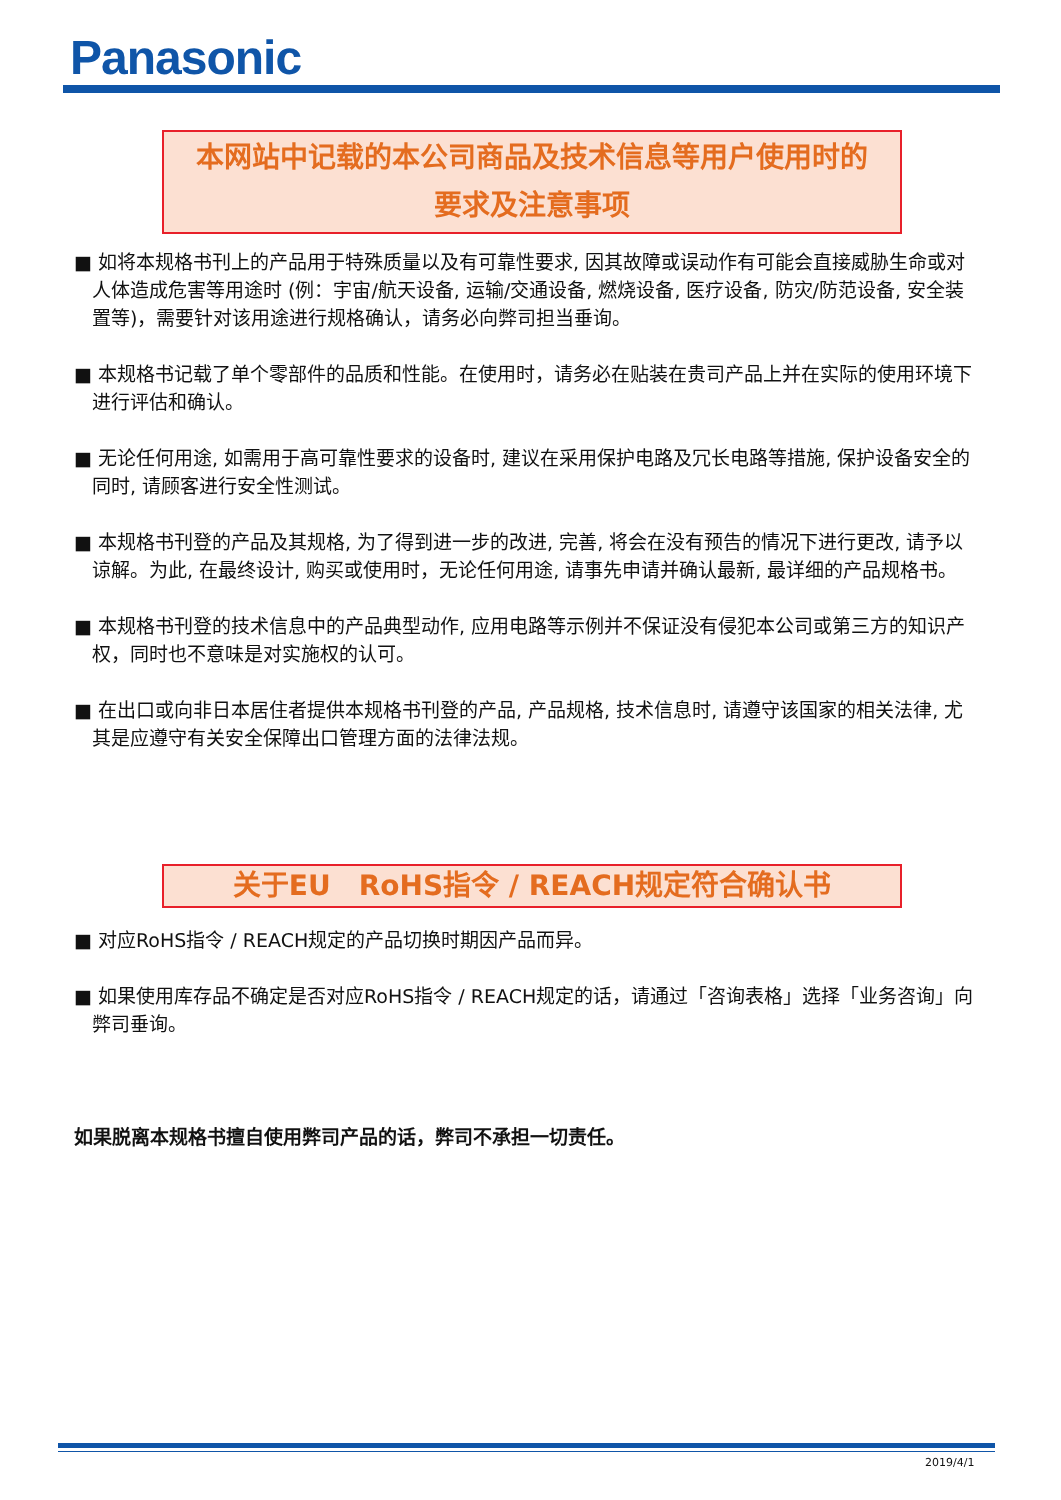Panasonic
本网站中记载的本公司商品及技术信息等用户使用时的
要求及注意事项
■ 如将本规格书刊上的产品用于特殊质量以及有可靠性要求, 因其故障或误动作有可能会直接威胁生命或对人体造成危害等用途时 (例：宇宙/航天设备, 运输/交通设备, 燃烧设备, 医疗设备, 防灾/防范设备, 安全装置等)，需要针对该用途进行规格确认，请务必向弊司担当垂询。
■ 本规格书记载了单个零部件的品质和性能。在使用时，请务必在贴装在贵司产品上并在实际的使用环境下进行评估和确认。
■ 无论任何用途, 如需用于高可靠性要求的设备时, 建议在采用保护电路及冗长电路等措施, 保护设备安全的同时, 请顾客进行安全性测试。
■ 本规格书刊登的产品及其规格, 为了得到进一步的改进, 完善, 将会在没有预告的情况下进行更改, 请予以谅解。为此, 在最终设计, 购买或使用时，无论任何用途, 请事先申请并确认最新, 最详细的产品规格书。
■ 本规格书刊登的技术信息中的产品典型动作, 应用电路等示例并不保证没有侵犯本公司或第三方的知识产权，同时也不意味是对实施权的认可。
■ 在出口或向非日本居住者提供本规格书刊登的产品, 产品规格, 技术信息时, 请遵守该国家的相关法律, 尤其是应遵守有关安全保障出口管理方面的法律法规。
关于EU　RoHS指令 / REACH规定符合确认书
■ 对应RoHS指令 / REACH规定的产品切换时期因产品而异。
■ 如果使用库存品不确定是否对应RoHS指令 / REACH规定的话，请通过「咨询表格」选择「业务咨询」向弊司垂询。
如果脱离本规格书擅自使用弊司产品的话，弊司不承担一切责任。
2019/4/1